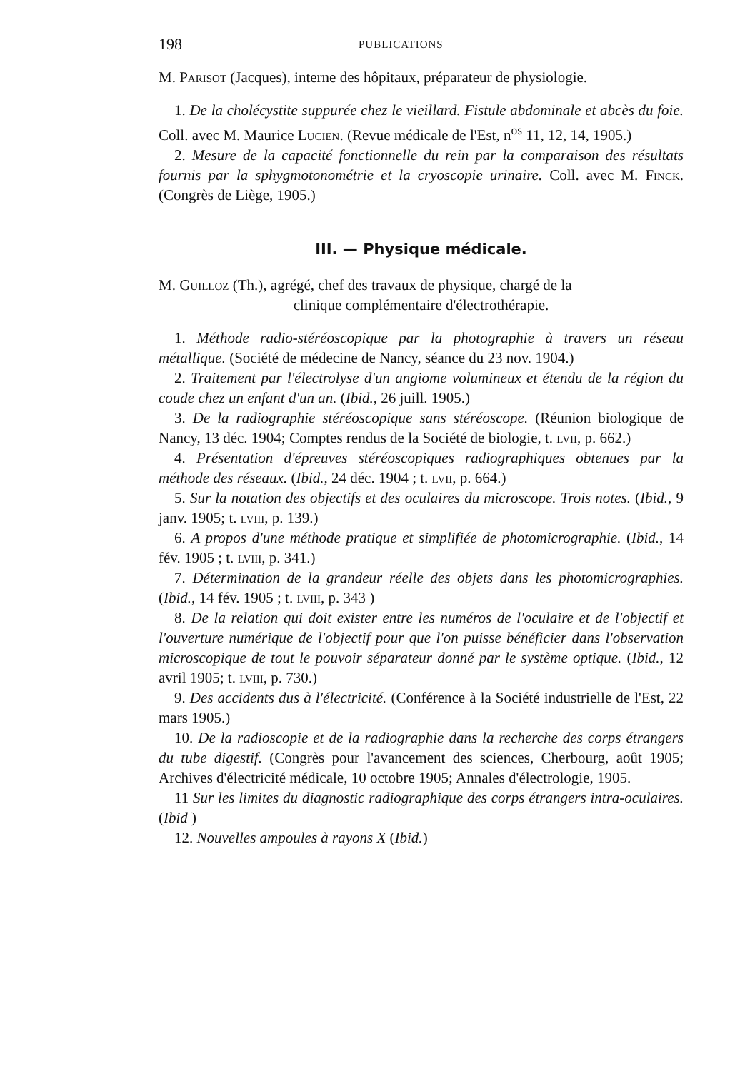198 PUBLICATIONS
M. Parisot (Jacques), interne des hôpitaux, préparateur de physiologie.
1. De la cholécystite suppurée chez le vieillard. Fistule abdominale et abcès du foie. Coll. avec M. Maurice Lucien. (Revue médicale de l'Est, n<sup>os</sup> 11, 12, 14, 1905.)
2. Mesure de la capacité fonctionnelle du rein par la comparaison des résultats fournis par la sphygmotonométrie et la cryoscopie urinaire. Coll. avec M. Finck. (Congrès de Liège, 1905.)
III. — Physique médicale.
M. Guilloz (Th.), agrégé, chef des travaux de physique, chargé de la
clinique complémentaire d'électrothérapie.
1. Méthode radio-stéréoscopique par la photographie à travers un réseau métallique. (Société de médecine de Nancy, séance du 23 nov. 1904.)
2. Traitement par l'électrolyse d'un angiome volumineux et étendu de la région du coude chez un enfant d'un an. (Ibid., 26 juill. 1905.)
3. De la radiographie stéréoscopique sans stéréoscope. (Réunion biologique de Nancy, 13 déc. 1904; Comptes rendus de la Société de biologie, t. lvii, p. 662.)
4. Présentation d'épreuves stéréoscopiques radiographiques obtenues par la méthode des réseaux. (Ibid., 24 déc. 1904 ; t. lvii, p. 664.)
5. Sur la notation des objectifs et des oculaires du microscope. Trois notes. (Ibid., 9 janv. 1905; t. lviii, p. 139.)
6. A propos d'une méthode pratique et simplifiée de photomicrographie. (Ibid., 14 fév. 1905 ; t. lviii, p. 341.)
7. Détermination de la grandeur réelle des objets dans les photomicrographies. (Ibid., 14 fév. 1905 ; t. lviii, p. 343 )
8. De la relation qui doit exister entre les numéros de l'oculaire et de l'objectif et l'ouverture numérique de l'objectif pour que l'on puisse bénéficier dans l'observation microscopique de tout le pouvoir séparateur donné par le système optique. (Ibid., 12 avril 1905; t. lviii, p. 730.)
9. Des accidents dus à l'électricité. (Conférence à la Société industrielle de l'Est, 22 mars 1905.)
10. De la radioscopie et de la radiographie dans la recherche des corps étrangers du tube digestif. (Congrès pour l'avancement des sciences, Cherbourg, août 1905; Archives d'électricité médicale, 10 octobre 1905; Annales d'électrologie, 1905.
11 Sur les limites du diagnostic radiographique des corps étrangers intra-oculaires. (Ibid )
12. Nouvelles ampoules à rayons X (Ibid.)